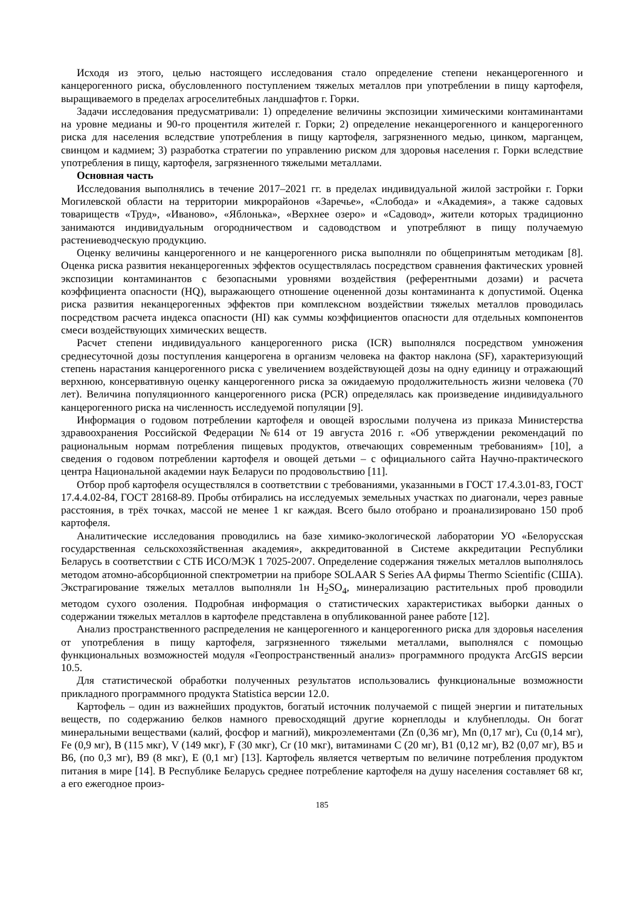Исходя из этого, целью настоящего исследования стало определение степени неканцерогенного и канцерогенного риска, обусловленного поступлением тяжелых металлов при употреблении в пищу картофеля, выращиваемого в пределах агроселитебных ландшафтов г. Горки.
Задачи исследования предусматривали: 1) определение величины экспозиции химическими контаминантами на уровне медианы и 90-го процентиля жителей г. Горки; 2) определение неканцерогенного и канцерогенного риска для населения вследствие употребления в пищу картофеля, загрязненного медью, цинком, марганцем, свинцом и кадмием; 3) разработка стратегии по управлению риском для здоровья населения г. Горки вследствие употребления в пищу, картофеля, загрязненного тяжелыми металлами.
Основная часть
Исследования выполнялись в течение 2017–2021 гг. в пределах индивидуальной жилой застройки г. Горки Могилевской области на территории микрорайонов «Заречье», «Слобода» и «Академия», а также садовых товариществ «Труд», «Иваново», «Яблонька», «Верхнее озеро» и «Садовод», жители которых традиционно занимаются индивидуальным огородничеством и садоводством и употребляют в пищу получаемую растениеводческую продукцию.
Оценку величины канцерогенного и не канцерогенного риска выполняли по общепринятым методикам [8]. Оценка риска развития неканцерогенных эффектов осуществлялась посредством сравнения фактических уровней экспозиции контаминантов с безопасными уровнями воздействия (референтными дозами) и расчета коэффициента опасности (HQ), выражающего отношение оцененной дозы контаминанта к допустимой. Оценка риска развития неканцерогенных эффектов при комплексном воздействии тяжелых металлов проводилась посредством расчета индекса опасности (HI) как суммы коэффициентов опасности для отдельных компонентов смеси воздействующих химических веществ.
Расчет степени индивидуального канцерогенного риска (ICR) выполнялся посредством умножения среднесуточной дозы поступления канцерогена в организм человека на фактор наклона (SF), характеризующий степень нарастания канцерогенного риска с увеличением воздействующей дозы на одну единицу и отражающий верхнюю, консервативную оценку канцерогенного риска за ожидаемую продолжительность жизни человека (70 лет). Величина популяционного канцерогенного риска (PCR) определялась как произведение индивидуального канцерогенного риска на численность исследуемой популяции [9].
Информация о годовом потреблении картофеля и овощей взрослыми получена из приказа Министерства здравоохранения Российской Федерации №614 от 19 августа 2016 г. «Об утверждении рекомендаций по рациональным нормам потребления пищевых продуктов, отвечающих современным требованиям» [10], а сведения о годовом потреблении картофеля и овощей детьми – с официального сайта Научно-практического центра Национальной академии наук Беларуси по продовольствию [11].
Отбор проб картофеля осуществлялся в соответствии с требованиями, указанными в ГОСТ 17.4.3.01-83, ГОСТ 17.4.4.02-84, ГОСТ 28168-89. Пробы отбирались на исследуемых земельных участках по диагонали, через равные расстояния, в трёх точках, массой не менее 1 кг каждая. Всего было отобрано и проанализировано 150 проб картофеля.
Аналитические исследования проводились на базе химико-экологической лаборатории УО «Белорусская государственная сельскохозяйственная академия», аккредитованной в Системе аккредитации Республики Беларусь в соответствии с СТБ ИСО/МЭК 1 7025-2007. Определение содержания тяжелых металлов выполнялось методом атомно-абсорбционной спектрометрии на приборе SOLAAR S Series AA фирмы Thermo Scientific (США). Экстрагирование тяжелых металлов выполняли 1н H<sub>2</sub>SO<sub>4</sub>, минерализацию растительных проб проводили методом сухого озоления. Подробная информация о статистических характеристиках выборки данных о содержании тяжелых металлов в картофеле представлена в опубликованной ранее работе [12].
Анализ пространственного распределения не канцерогенного и канцерогенного риска для здоровья населения от употребления в пищу картофеля, загрязненного тяжелыми металлами, выполнялся с помощью функциональных возможностей модуля «Геопространственный анализ» программного продукта ArcGIS версии 10.5.
Для статистической обработки полученных результатов использовались функциональные возможности прикладного программного продукта Statistica версии 12.0.
Картофель – один из важнейших продуктов, богатый источник получаемой с пищей энергии и питательных веществ, по содержанию белков намного превосходящий другие корнеплоды и клубнеплоды. Он богат минеральными веществами (калий, фосфор и магний), микроэлементами (Zn (0,36 мг), Mn (0,17 мг), Cu (0,14 мг), Fe (0,9 мг), B (115 мкг), V (149 мкг), F (30 мкг), Cr (10 мкг), витаминами С (20 мг), В1 (0,12 мг), В2 (0,07 мг), В5 и В6, (по 0,3 мг), В9 (8 мкг), Е (0,1 мг) [13]. Картофель является четвертым по величине потребления продуктом питания в мире [14]. В Республике Беларусь среднее потребление картофеля на душу населения составляет 68 кг, а его ежегодное произ-
185